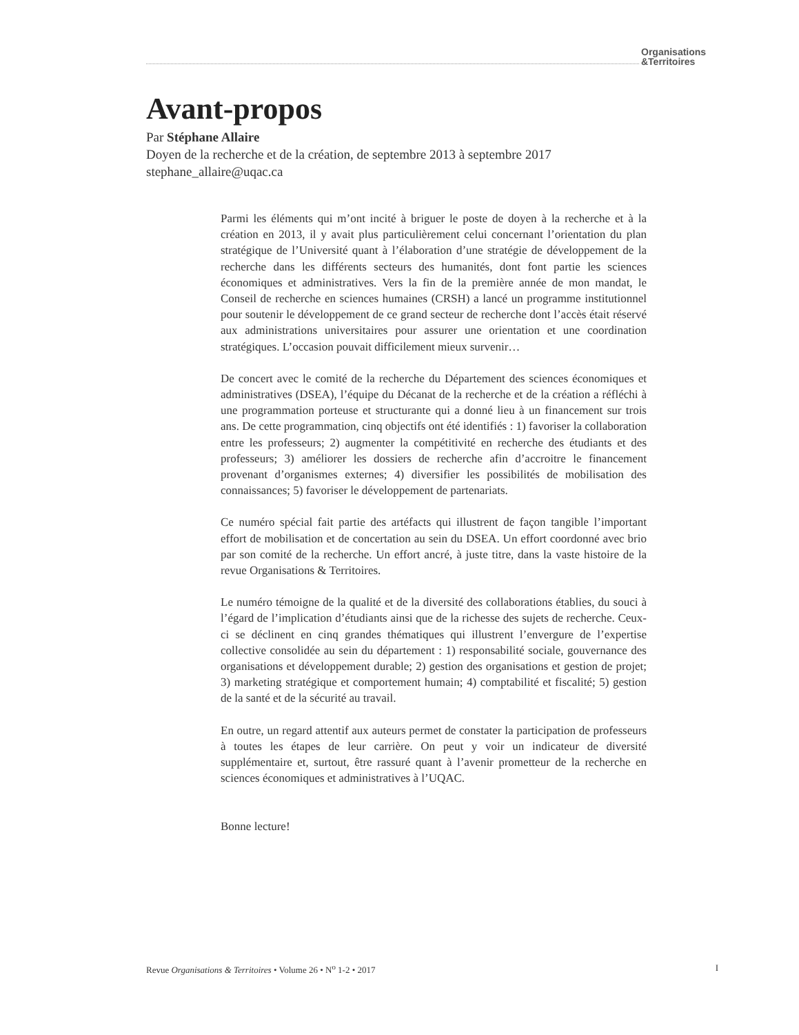Organisations
&Territoires
Avant-propos
Par Stéphane Allaire
Doyen de la recherche et de la création, de septembre 2013 à septembre 2017
stephane_allaire@uqac.ca
Parmi les éléments qui m’ont incité à briguer le poste de doyen à la recherche et à la création en 2013, il y avait plus particulièrement celui concernant l’orientation du plan stratégique de l’Université quant à l’élaboration d’une stratégie de développement de la recherche dans les différents secteurs des humanités, dont font partie les sciences économiques et administratives. Vers la fin de la première année de mon mandat, le Conseil de recherche en sciences humaines (CRSH) a lancé un programme institutionnel pour soutenir le développement de ce grand secteur de recherche dont l’accès était réservé aux administrations universitaires pour assurer une orientation et une coordination stratégiques. L’occasion pouvait difficilement mieux survenir…
De concert avec le comité de la recherche du Département des sciences économiques et administratives (DSEA), l’équipe du Décanat de la recherche et de la création a réfléchi à une programmation porteuse et structurante qui a donné lieu à un financement sur trois ans. De cette programmation, cinq objectifs ont été identifiés : 1) favoriser la collaboration entre les professeurs; 2) augmenter la compétitivité en recherche des étudiants et des professeurs; 3) améliorer les dossiers de recherche afin d’accroitre le financement provenant d’organismes externes; 4) diversifier les possibilités de mobilisation des connaissances; 5) favoriser le développement de partenariats.
Ce numéro spécial fait partie des artéfacts qui illustrent de façon tangible l’important effort de mobilisation et de concertation au sein du DSEA. Un effort coordonné avec brio par son comité de la recherche. Un effort ancré, à juste titre, dans la vaste histoire de la revue Organisations & Territoires.
Le numéro témoigne de la qualité et de la diversité des collaborations établies, du souci à l’égard de l’implication d’étudiants ainsi que de la richesse des sujets de recherche. Ceux-ci se déclinent en cinq grandes thématiques qui illustrent l’envergure de l’expertise collective consolidée au sein du département : 1) responsabilité sociale, gouvernance des organisations et développement durable; 2) gestion des organisations et gestion de projet; 3) marketing stratégique et comportement humain; 4) comptabilité et fiscalité; 5) gestion de la santé et de la sécurité au travail.
En outre, un regard attentif aux auteurs permet de constater la participation de professeurs à toutes les étapes de leur carrière. On peut y voir un indicateur de diversité supplémentaire et, surtout, être rassuré quant à l’avenir prometteur de la recherche en sciences économiques et administratives à l’UQAC.
Bonne lecture!
Revue Organisations & Territoires • Volume 26 • N<sup>o</sup> 1-2 • 2017 I